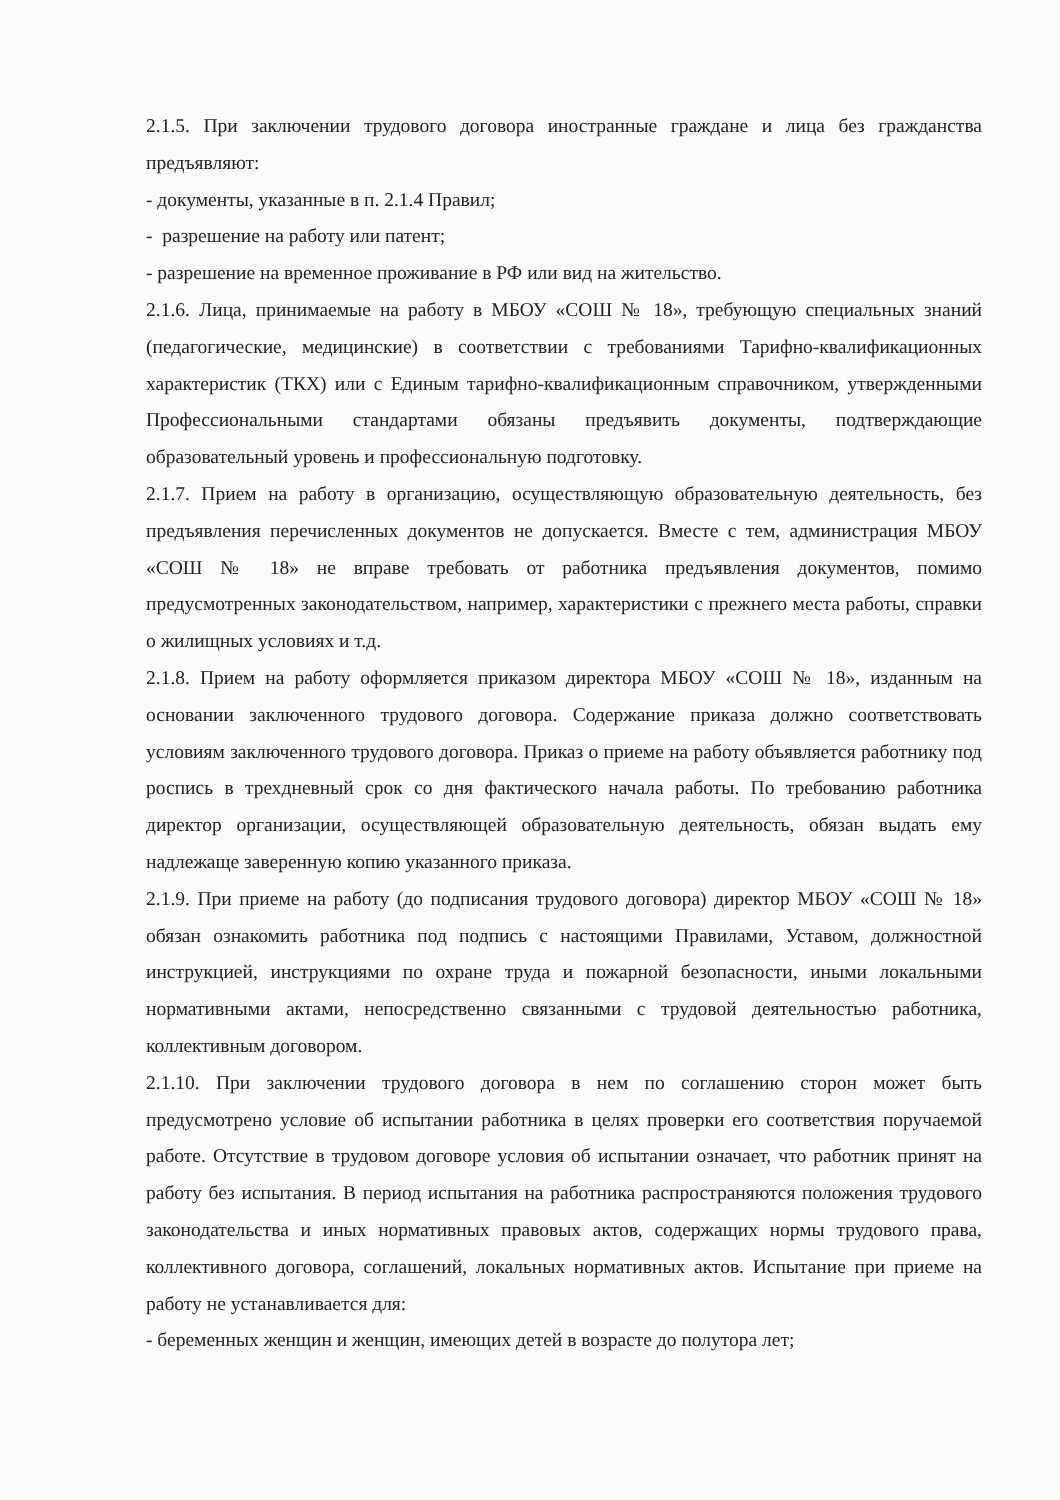2.1.5. При заключении трудового договора иностранные граждане и лица без гражданства предъявляют:
- документы, указанные в п. 2.1.4 Правил;
- разрешение на работу или патент;
- разрешение на временное проживание в РФ или вид на жительство.
2.1.6. Лица, принимаемые на работу в МБОУ «СОШ № 18», требующую специальных знаний (педагогические, медицинские) в соответствии с требованиями Тарифно-квалификационных характеристик (ТКХ) или с Единым тарифно-квалификационным справочником, утвержденными Профессиональными стандартами обязаны предъявить документы, подтверждающие образовательный уровень и профессиональную подготовку.
2.1.7. Прием на работу в организацию, осуществляющую образовательную деятельность, без предъявления перечисленных документов не допускается. Вместе с тем, администрация МБОУ «СОШ № 18» не вправе требовать от работника предъявления документов, помимо предусмотренных законодательством, например, характеристики с прежнего места работы, справки о жилищных условиях и т.д.
2.1.8. Прием на работу оформляется приказом директора МБОУ «СОШ № 18», изданным на основании заключенного трудового договора. Содержание приказа должно соответствовать условиям заключенного трудового договора. Приказ о приеме на работу объявляется работнику под роспись в трехдневный срок со дня фактического начала работы. По требованию работника директор организации, осуществляющей образовательную деятельность, обязан выдать ему надлежаще заверенную копию указанного приказа.
2.1.9. При приеме на работу (до подписания трудового договора) директор МБОУ «СОШ № 18» обязан ознакомить работника под подпись с настоящими Правилами, Уставом, должностной инструкцией, инструкциями по охране труда и пожарной безопасности, иными локальными нормативными актами, непосредственно связанными с трудовой деятельностью работника, коллективным договором.
2.1.10. При заключении трудового договора в нем по соглашению сторон может быть предусмотрено условие об испытании работника в целях проверки его соответствия поручаемой работе. Отсутствие в трудовом договоре условия об испытании означает, что работник принят на работу без испытания. В период испытания на работника распространяются положения трудового законодательства и иных нормативных правовых актов, содержащих нормы трудового права, коллективного договора, соглашений, локальных нормативных актов. Испытание при приеме на работу не устанавливается для:
- беременных женщин и женщин, имеющих детей в возрасте до полутора лет;